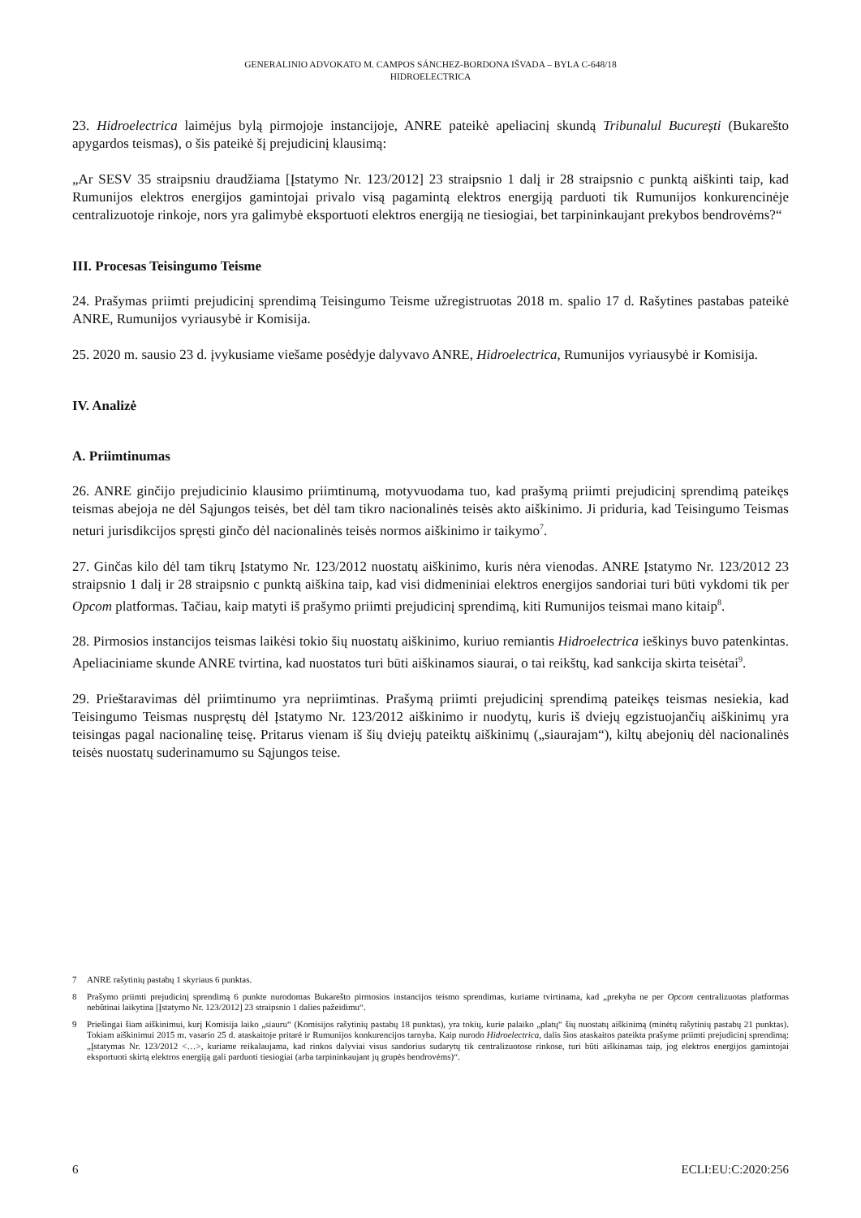GENERALINIO ADVOKATO M. CAMPOS SÁNCHEZ-BORDONA IŠVADA – BYLA C-648/18
HIDROELECTRICA
23. Hidroelectrica laimėjus bylą pirmojoje instancijoje, ANRE pateikė apeliacinį skundą Tribunalul București (Bukarešto apygardos teismas), o šis pateikė šį prejudicinį klausimą:
„Ar SESV 35 straipsniu draudžiama [Įstatymo Nr. 123/2012] 23 straipsnio 1 dalį ir 28 straipsnio c punktą aiškinti taip, kad Rumunijos elektros energijos gamintojai privalo visą pagamintą elektros energiją parduoti tik Rumunijos konkurencinėje centralizuotoje rinkoje, nors yra galimybė eksportuoti elektros energiją ne tiesiogiai, bet tarpininkaujant prekybos bendrovėms?“
III. Procesas Teisingumo Teisme
24. Prašymas priimti prejudicinį sprendimą Teisingumo Teisme užregistruotas 2018 m. spalio 17 d. Rašytines pastabas pateikė ANRE, Rumunijos vyriausybė ir Komisija.
25. 2020 m. sausio 23 d. įvykusiame viešame posėdyje dalyvavo ANRE, Hidroelectrica, Rumunijos vyriausybė ir Komisija.
IV. Analizė
A. Priimtinumas
26. ANRE ginčijo prejudicinio klausimo priimtinumą, motyvuodama tuo, kad prašymą priimti prejudicinį sprendimą pateikęs teismas abejoja ne dėl Sąjungos teisės, bet dėl tam tikro nacionalinės teisės akto aiškinimo. Ji priduria, kad Teisingumo Teismas neturi jurisdikcijos spręsti ginčo dėl nacionalinės teisės normos aiškinimo ir taikymo<sup>7</sup>.
27. Ginčas kilo dėl tam tikrų Įstatymo Nr. 123/2012 nuostatų aiškinimo, kuris nėra vienodas. ANRE Įstatymo Nr. 123/2012 23 straipsnio 1 dalį ir 28 straipsnio c punktą aiškina taip, kad visi didmeniniai elektros energijos sandoriai turi būti vykdomi tik per Opcom platformas. Tačiau, kaip matyti iš prašymo priimti prejudicinį sprendimą, kiti Rumunijos teismai mano kitaip<sup>8</sup>.
28. Pirmosios instancijos teismas laikėsi tokio šių nuostatų aiškinimo, kuriuo remiantis Hidroelectrica ieškinys buvo patenkintas. Apeliaciniame skunde ANRE tvirtina, kad nuostatos turi būti aiškinamos siaurai, o tai reikštų, kad sankcija skirta teisėtai<sup>9</sup>.
29. Prieštaravimas dėl priimtinumo yra nepriimtinas. Prašymą priimti prejudicinį sprendimą pateikęs teismas nesiekia, kad Teisingumo Teismas nuspręstų dėl Įstatymo Nr. 123/2012 aiškinimo ir nuodytų, kuris iš dviejų egzistuojančių aiškinimų yra teisingas pagal nacionalinę teisę. Pritarus vienam iš šių dviejų pateiktų aiškinimų („siaurajam“), kiltų abejonių dėl nacionalinės teisės nuostatų suderinamumo su Sąjungos teise.
7 ANRE rašytinių pastabų 1 skyriaus 6 punktas.
8 Prašymo priimti prejudicinį sprendimą 6 punkte nurodomas Bukarešto pirmosios instancijos teismo sprendimas, kuriame tvirtinama, kad „prekyba ne per Opcom centralizuotas platformas nebūtinai laikytina [Įstatymo Nr. 123/2012] 23 straipsnio 1 dalies pažeidimu“.
9 Priešingai šiam aiškinimui, kurį Komisija laiko „siauru“ (Komisijos rašytinių pastabų 18 punktas), yra tokių, kurie palaiko „platų“ šių nuostatų aiškinimą (minėtų rašytinių pastabų 21 punktas). Tokiam aiškinimui 2015 m. vasario 25 d. ataskaitoje pritarė ir Rumunijos konkurencijos tarnyba. Kaip nurodo Hidroelectrica, dalis šios ataskaitos pateikta prašyme priimti prejudicinį sprendimą: „Įstatymas Nr. 123/2012 <…>, kuriame reikalaujama, kad rinkos dalyviai visus sandorius sudarytų tik centralizuotose rinkose, turi būti aiškinamas taip, jog elektros energijos gamintojai eksportuoti skirtą elektros energiją gali parduoti tiesiogiai (arba tarpininkaujant jų grupės bendrovėms)“.
6 ECLI:EU:C:2020:256